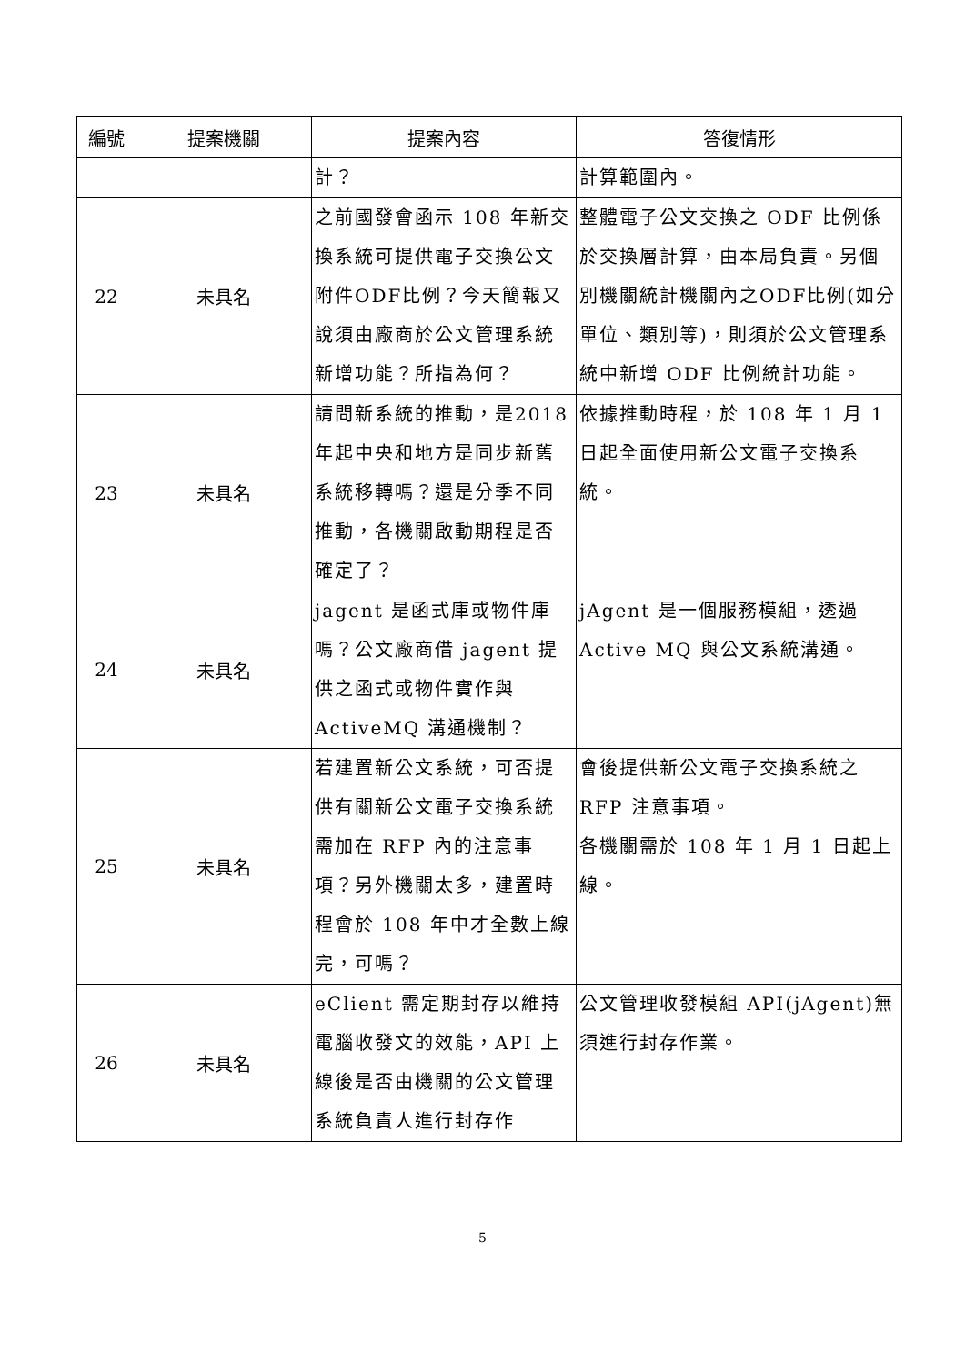| 編號 | 提案機關 | 提案內容 | 答復情形 |
| --- | --- | --- | --- |
| | | 計？ | 計算範圍內。 |
| 22 | 未具名 | 之前國發會函示 108 年新交換系統可提供電子交換公文附件ODF比例？今天簡報又說須由廠商於公文管理系統新增功能？所指為何？ | 整體電子公文交換之 ODF 比例係於交換層計算，由本局負責。另個別機關統計機關內之ODF比例(如分單位、類別等)，則須於公文管理系統中新增 ODF 比例統計功能。 |
| 23 | 未具名 | 請問新系統的推動，是2018 年起中央和地方是同步新舊系統移轉嗎？還是分季不同推動，各機關啟動期程是否確定了？ | 依據推動時程，於 108 年 1 月 1 日起全面使用新公文電子交換系統。 |
| 24 | 未具名 | jagent 是函式庫或物件庫嗎？公文廠商借 jagent 提供之函式或物件實作與ActiveMQ 溝通機制？ | jAgent 是一個服務模組，透過Active MQ 與公文系統溝通。 |
| 25 | 未具名 | 若建置新公文系統，可否提供有關新公文電子交換系統需加在 RFP 內的注意事項？另外機關太多，建置時程會於 108 年中才全數上線完，可嗎？ | 會後提供新公文電子交換系統之RFP 注意事項。 各機關需於 108 年 1 月 1 日起上線。 |
| 26 | 未具名 | eClient 需定期封存以維持電腦收發文的效能，API 上線後是否由機關的公文管理系統負責人進行封存作 | 公文管理收發模組 API(jAgent)無須進行封存作業。 |
5